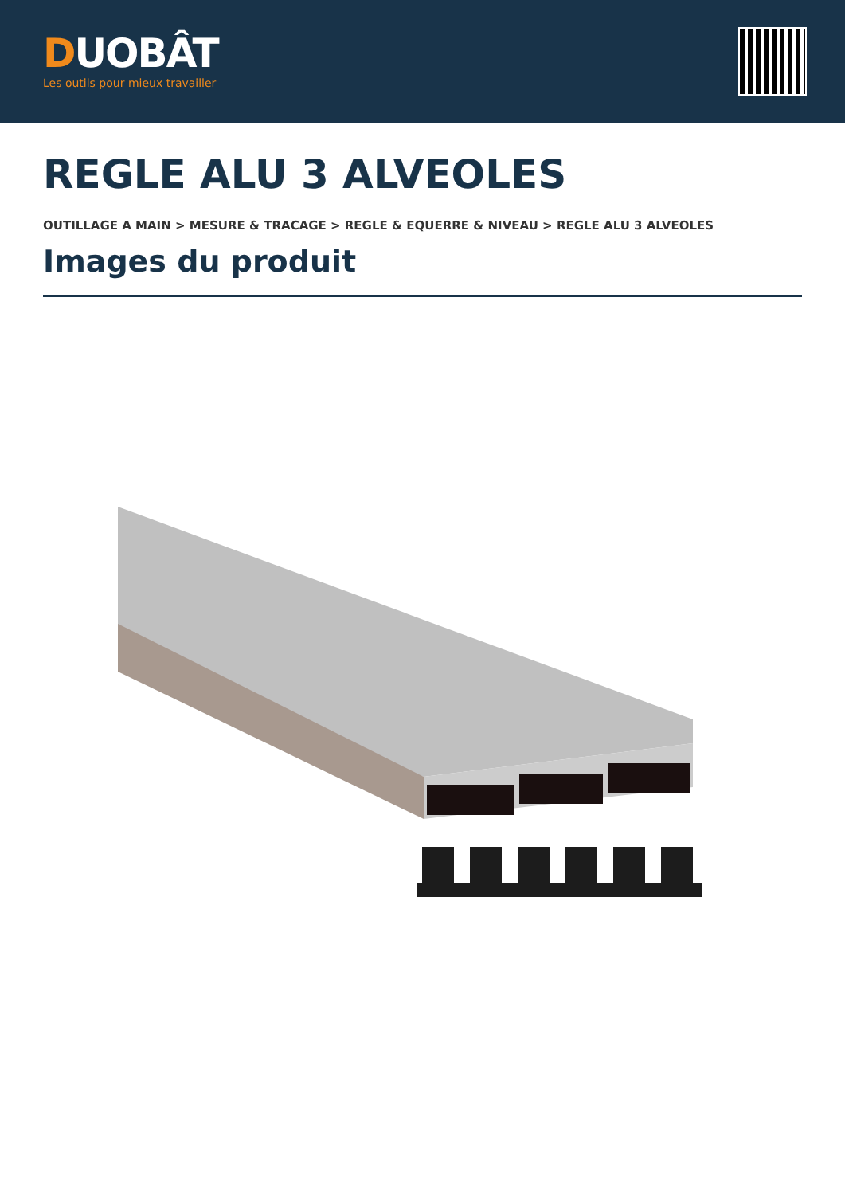DUOBÂT
Les outils pour mieux travailler
REGLE ALU 3 ALVEOLES
OUTILLAGE A MAIN > MESURE & TRACAGE > REGLE & EQUERRE & NIVEAU > REGLE ALU 3 ALVEOLES
Images du produit